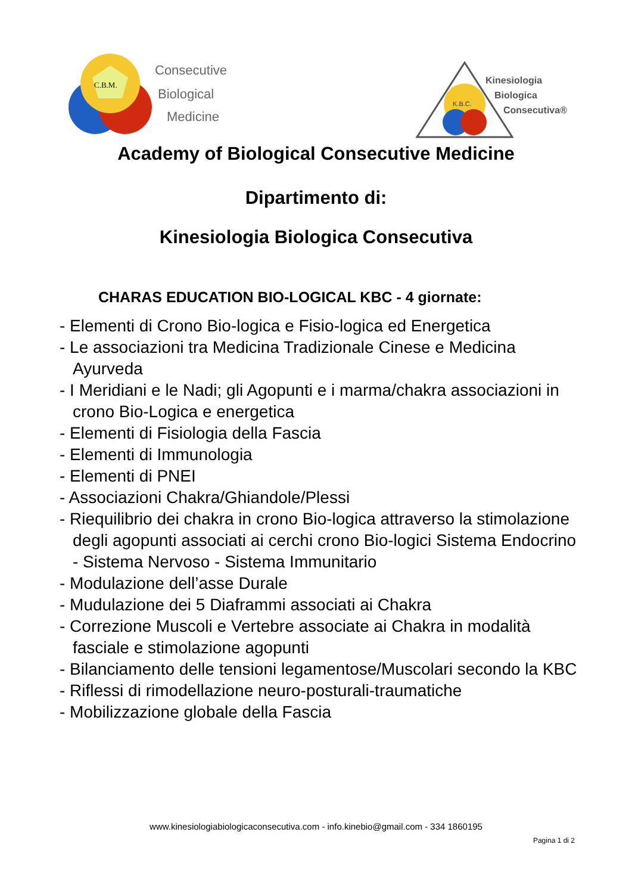C.B.M.
Consecutive
Biological
Medicine
K.B.C.
Kinesiologia
Biologica
Consecutiva®
Academy of Biological Consecutive Medicine
Dipartimento di:
Kinesiologia Biologica Consecutiva
CHARAS EDUCATION BIO-LOGICAL KBC - 4 giornate:
- Elementi di Crono Bio-logica e Fisio-logica ed Energetica
- Le associazioni tra Medicina Tradizionale Cinese e Medicina Ayurveda
- I Meridiani e le Nadi; gli Agopunti e i marma/chakra associazioni in crono Bio-Logica e energetica
- Elementi di Fisiologia della Fascia
- Elementi di Immunologia
- Elementi di PNEI
- Associazioni Chakra/Ghiandole/Plessi
- Riequilibrio dei chakra in crono Bio-logica attraverso la stimolazione degli agopunti associati ai cerchi crono Bio-logici Sistema Endocrino - Sistema Nervoso - Sistema Immunitario
- Modulazione dell’asse Durale
- Mudulazione dei 5 Diaframmi associati ai Chakra
- Correzione Muscoli e Vertebre associate ai Chakra in modalità fasciale e stimolazione agopunti
- Bilanciamento delle tensioni legamentose/Muscolari secondo la KBC
- Riflessi di rimodellazione neuro-posturali-traumatiche
- Mobilizzazione globale della Fascia
www.kinesiologiabiologicaconsecutiva.com - info.kinebio@gmail.com - 334 1860195
Pagina 1 di 2